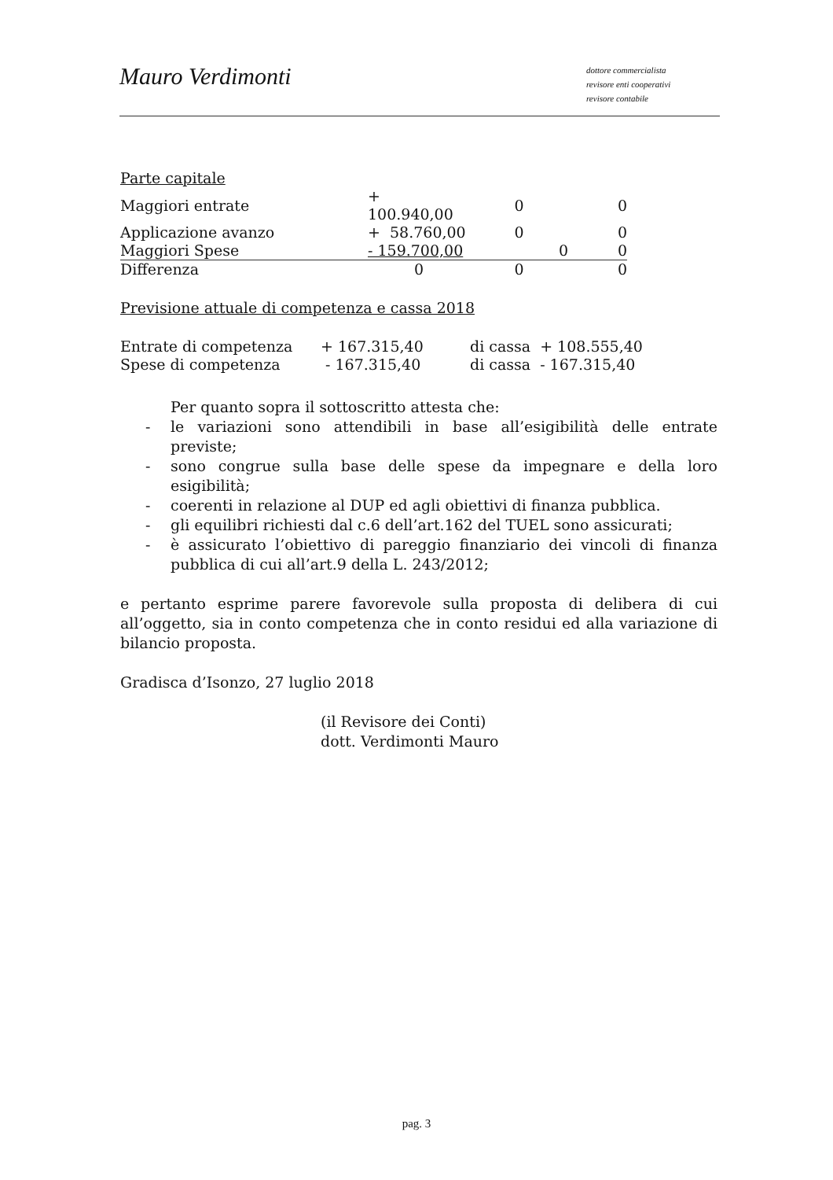Mauro Verdimonti
dottore commercialista
revisore enti cooperativi
revisore contabile
| Parte capitale | | | |
| Maggiori entrate | + 100.940,00 | 0 | 0 |
| Applicazione avanzo | + 58.760,00 | 0 | 0 |
| Maggiori Spese | - 159.700,00 | 0 | 0 |
| Differenza | 0 | 0 | 0 |
Previsione attuale di competenza e cassa 2018
| Entrate di competenza | + 167.315,40 | di cassa + 108.555,40 |
| Spese di competenza | - 167.315,40 | di cassa - 167.315,40 |
Per quanto sopra il sottoscritto attesta che:
- le variazioni sono attendibili in base all’esigibilità delle entrate previste;
- sono congrue sulla base delle spese da impegnare e della loro esigibilità;
- coerenti in relazione al DUP ed agli obiettivi di finanza pubblica.
- gli equilibri richiesti dal c.6 dell’art.162 del TUEL sono assicurati;
- è assicurato l’obiettivo di pareggio finanziario dei vincoli di finanza pubblica di cui all’art.9 della L. 243/2012;
e pertanto esprime parere favorevole sulla proposta di delibera di cui all’oggetto, sia in conto competenza che in conto residui ed alla variazione di bilancio proposta.
Gradisca d’Isonzo, 27 luglio 2018
(il Revisore dei Conti)
dott. Verdimonti Mauro
pag. 3